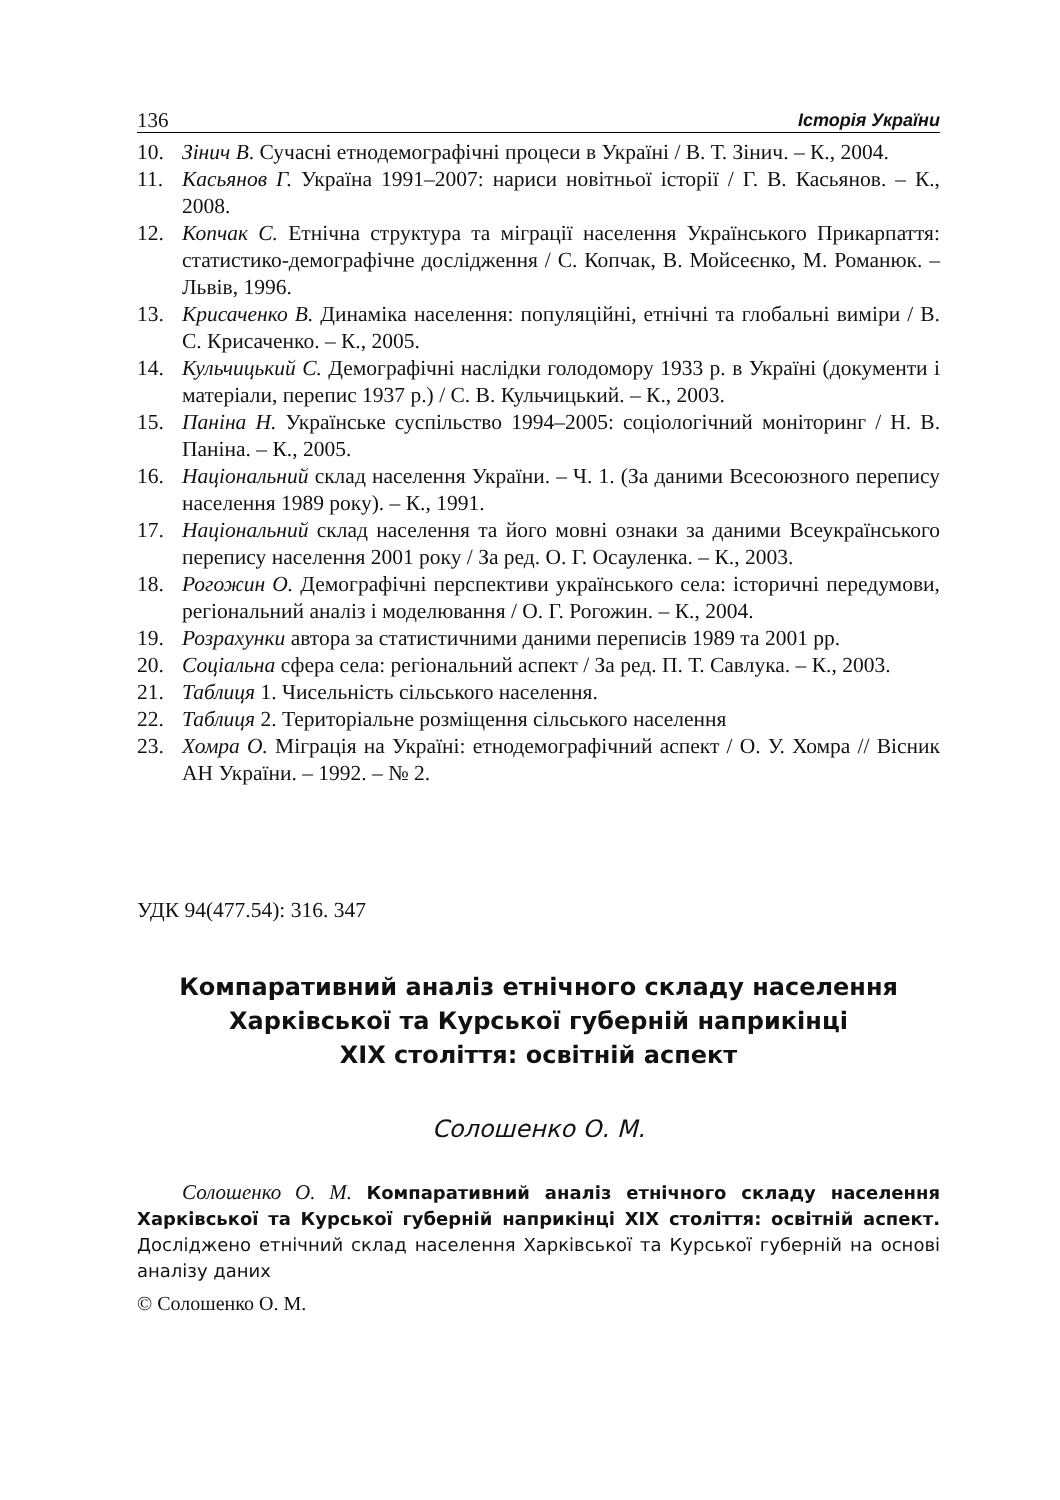136 Історія України
10. Зінич В. Сучасні етнодемографічні процеси в Україні / В. Т. Зінич. – К., 2004.
11. Касьянов Г. Україна 1991–2007: нариси новітньої історії / Г. В. Касьянов. – К., 2008.
12. Копчак С. Етнічна структура та міграції населення Українського Прикарпаття: статистико-демографічне дослідження / С. Копчак, В. Мойсеєнко, М. Романюк. – Львів, 1996.
13. Крисаченко В. Динаміка населення: популяційні, етнічні та глобальні виміри / В. С. Крисаченко. – К., 2005.
14. Кульчицький С. Демографічні наслідки голодомору 1933 р. в Україні (документи і матеріали, перепис 1937 р.) / С. В. Кульчицький. – К., 2003.
15. Паніна Н. Українське суспільство 1994–2005: соціологічний моніторинг / Н. В. Паніна. – К., 2005.
16. Національний склад населення України. – Ч. 1. (За даними Всесоюзного перепису населення 1989 року). – К., 1991.
17. Національний склад населення та його мовні ознаки за даними Всеукраїнського перепису населення 2001 року / За ред. О. Г. Осауленка. – К., 2003.
18. Рогожин О. Демографічні перспективи українського села: історичні передумови, регіональний аналіз і моделювання / О. Г. Рогожин. – К., 2004.
19. Розрахунки автора за статистичними даними переписів 1989 та 2001 рр.
20. Соціальна сфера села: регіональний аспект / За ред. П. Т. Савлука. – К., 2003.
21. Таблиця 1. Чисельність сільського населення.
22. Таблиця 2. Територіальне розміщення сільського населення
23. Хомра О. Міграція на Україні: етнодемографічний аспект / О. У. Хомра // Вісник АН України. – 1992. – № 2.
УДК 94(477.54): 316. 347
Компаративний аналіз етнічного складу населення
Харківської та Курської губерній наприкінці
XIX століття: освітній аспект
Солошенко О. М.
Солошенко О. М. Компаративний аналіз етнічного складу населення Харківської та Курської губерній наприкінці XIX століття: освітній аспект. Досліджено етнічний склад населення Харківської та Курської губерній на основі аналізу даних
© Солошенко О. М.